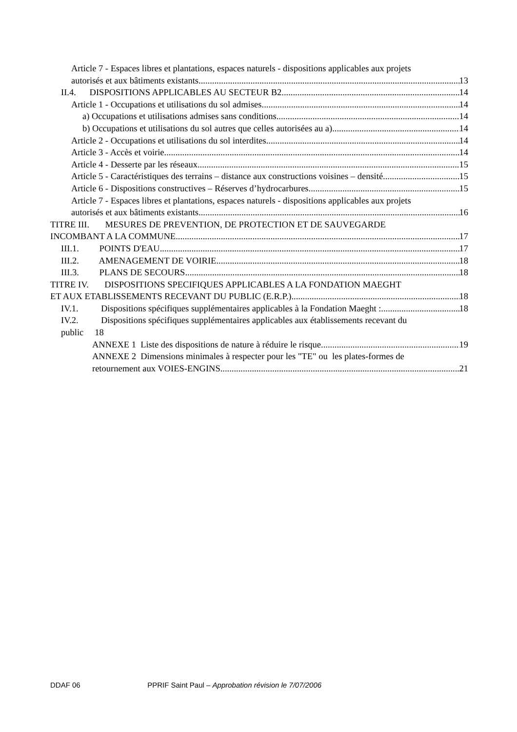Article 7 - Espaces libres et plantations, espaces naturels - dispositions applicables aux projets
autorisés et aux bâtiments existants 13
II.4. DISPOSITIONS APPLICABLES AU SECTEUR B2 14
Article 1 - Occupations et utilisations du sol admises 14
a) Occupations et utilisations admises sans conditions 14
b) Occupations et utilisations du sol autres que celles autorisées au a) 14
Article 2 - Occupations et utilisations du sol interdites 14
Article 3 - Accès et voirie 14
Article 4 - Desserte par les réseaux 15
Article 5 - Caractéristiques des terrains – distance aux constructions voisines – densité 15
Article 6 - Dispositions constructives – Réserves d’hydrocarbures 15
Article 7 - Espaces libres et plantations, espaces naturels - dispositions applicables aux projets
autorisés et aux bâtiments existants 16
TITRE III. MESURES DE PREVENTION, DE PROTECTION ET DE SAUVEGARDE
INCOMBANT A LA COMMUNE 17
III.1. POINTS D'EAU 17
III.2. AMENAGEMENT DE VOIRIE 18
III.3. PLANS DE SECOURS 18
TITRE IV. DISPOSITIONS SPECIFIQUES APPLICABLES A LA FONDATION MAEGHT
ET AUX ETABLISSEMENTS RECEVANT DU PUBLIC (E.R.P.) 18
IV.1. Dispositions spécifiques supplémentaires applicables à la Fondation Maeght : 18
IV.2. Dispositions spécifiques supplémentaires applicables aux établissements recevant du
public 18
ANNEXE 1 Liste des dispositions de nature à réduire le risque 19
ANNEXE 2 Dimensions minimales à respecter pour les "TE" ou les plates-formes de
retournement aux VOIES-ENGINS 21
DDAF 06 PPRIF Saint Paul – Approbation révision le 7/07/2006